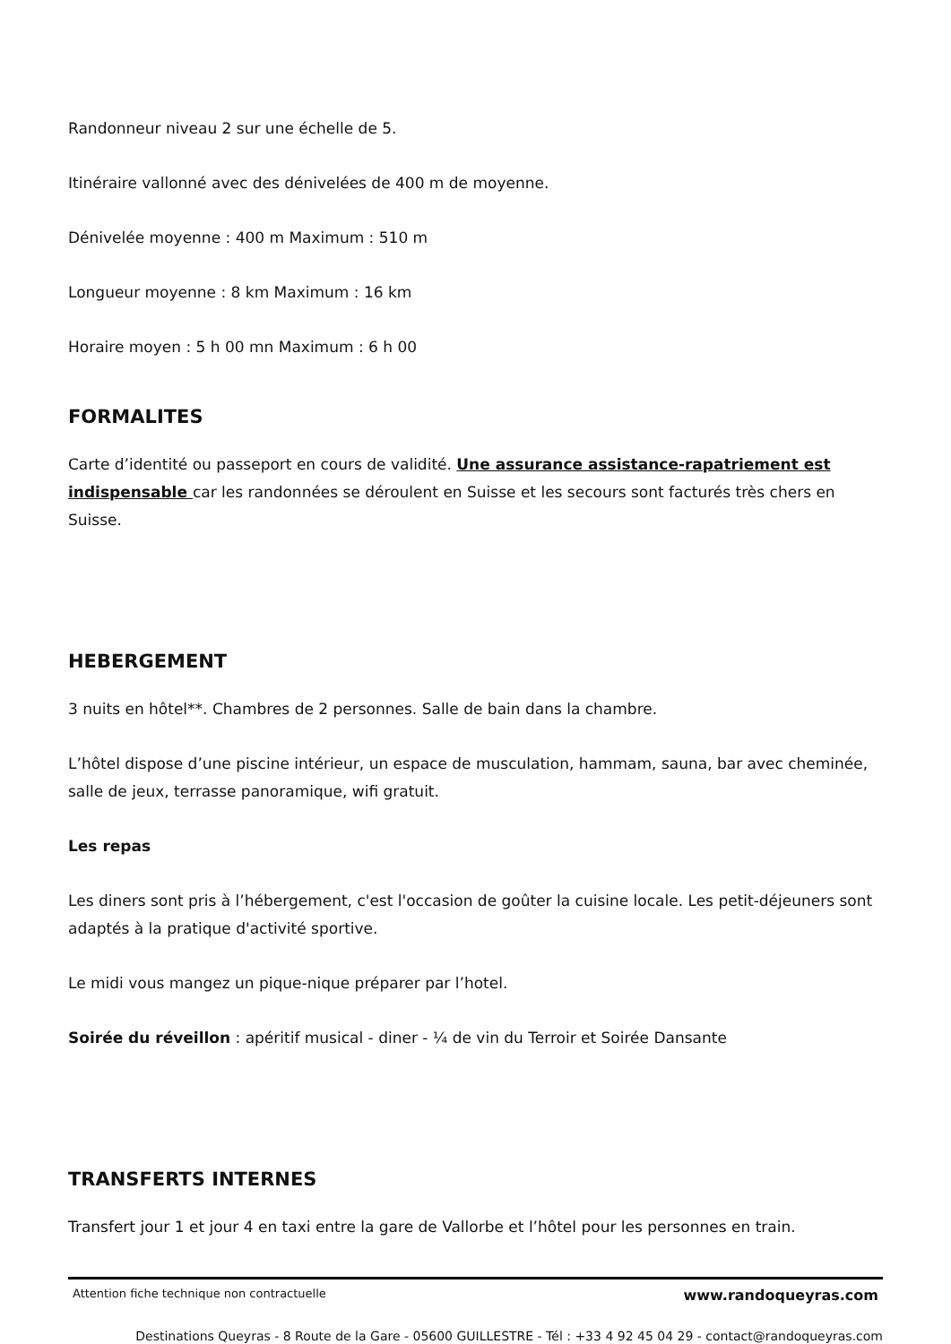Randonneur niveau 2 sur une échelle de 5.
Itinéraire vallonné avec des dénivelées de 400 m de moyenne.
Dénivelée moyenne : 400 m Maximum : 510 m
Longueur moyenne : 8 km Maximum : 16 km
Horaire moyen : 5 h 00 mn Maximum : 6 h 00
FORMALITES
Carte d’identité ou passeport en cours de validité. Une assurance assistance-rapatriement est indispensable car les randonnées se déroulent en Suisse et les secours sont facturés très chers en Suisse.
HEBERGEMENT
3 nuits en hôtel**. Chambres de 2 personnes. Salle de bain dans la chambre.
L’hôtel dispose d’une piscine intérieur, un espace de musculation, hammam, sauna, bar avec cheminée, salle de jeux, terrasse panoramique, wifi gratuit.
Les repas
Les diners sont pris à l’hébergement, c'est l'occasion de goûter la cuisine locale. Les petit-déjeuners sont adaptés à la pratique d'activité sportive.
Le midi vous mangez un pique-nique préparer par l’hotel.
Soirée du réveillon : apéritif musical - diner - ¼ de vin du Terroir et Soirée Dansante
TRANSFERTS INTERNES
Transfert jour 1 et jour 4 en taxi entre la gare de Vallorbe et l’hôtel pour les personnes en train.
Attention fiche technique non contractuelle www.randoqueyras.com
Destinations Queyras - 8 Route de la Gare - 05600 GUILLESTRE - Tél : +33 4 92 45 04 29 - contact@randoqueyras.com